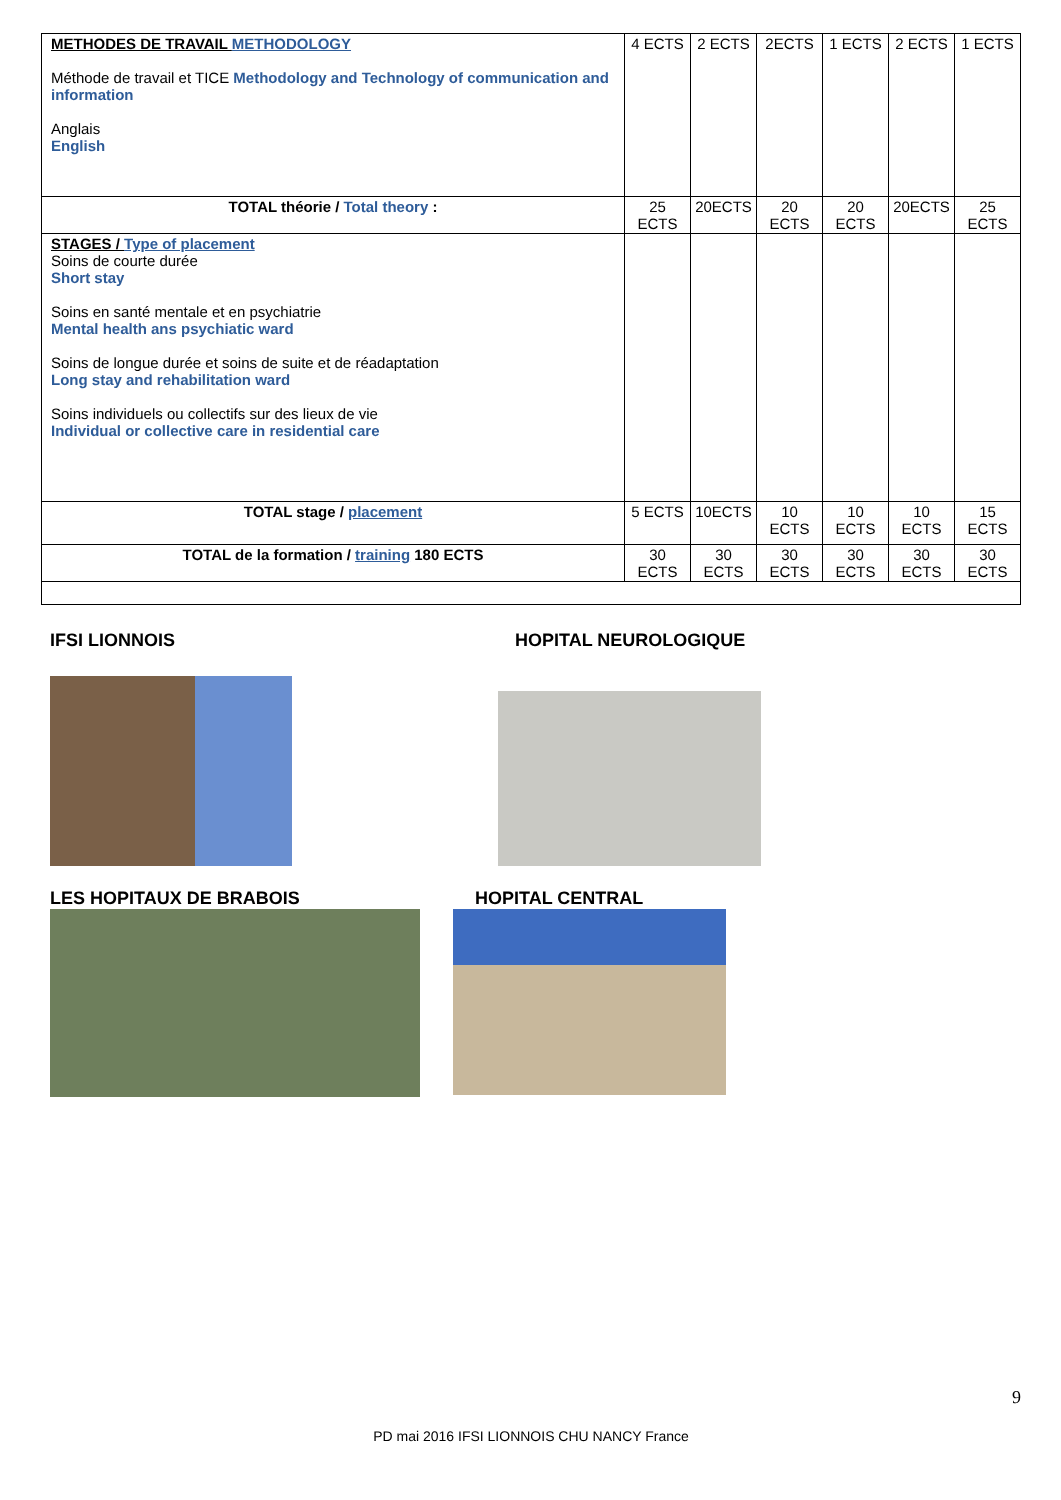| METHODES DE TRAVAIL METHODOLOGY Méthode de travail et TICE Methodology and Technology of communication and information Anglais English | 4 ECTS | 2 ECTS | 2ECTS | 1 ECTS | 2 ECTS | 1 ECTS |
| TOTAL théorie / Total theory : | 25 ECTS | 20ECTS | 20 ECTS | 20 ECTS | 20ECTS | 25 ECTS |
| STAGES / Type of placement Soins de courte durée Short stay Soins en santé mentale et en psychiatrie Mental health ans psychiatic ward Soins de longue durée et soins de suite et de réadaptation Long stay and rehabilitation ward Soins individuels ou collectifs sur des lieux de vie Individual or collective care in residential care | | | | | | |
| TOTAL stage / placement | 5 ECTS | 10ECTS | 10 ECTS | 10 ECTS | 10 ECTS | 15 ECTS |
| TOTAL de la formation / training 180 ECTS | 30 ECTS | 30 ECTS | 30 ECTS | 30 ECTS | 30 ECTS | 30 ECTS |
IFSI LIONNOIS HOPITAL NEUROLOGIQUE
LES HOPITAUX DE BRABOIS HOPITAL CENTRAL
9
PD mai 2016 IFSI LIONNOIS CHU NANCY France